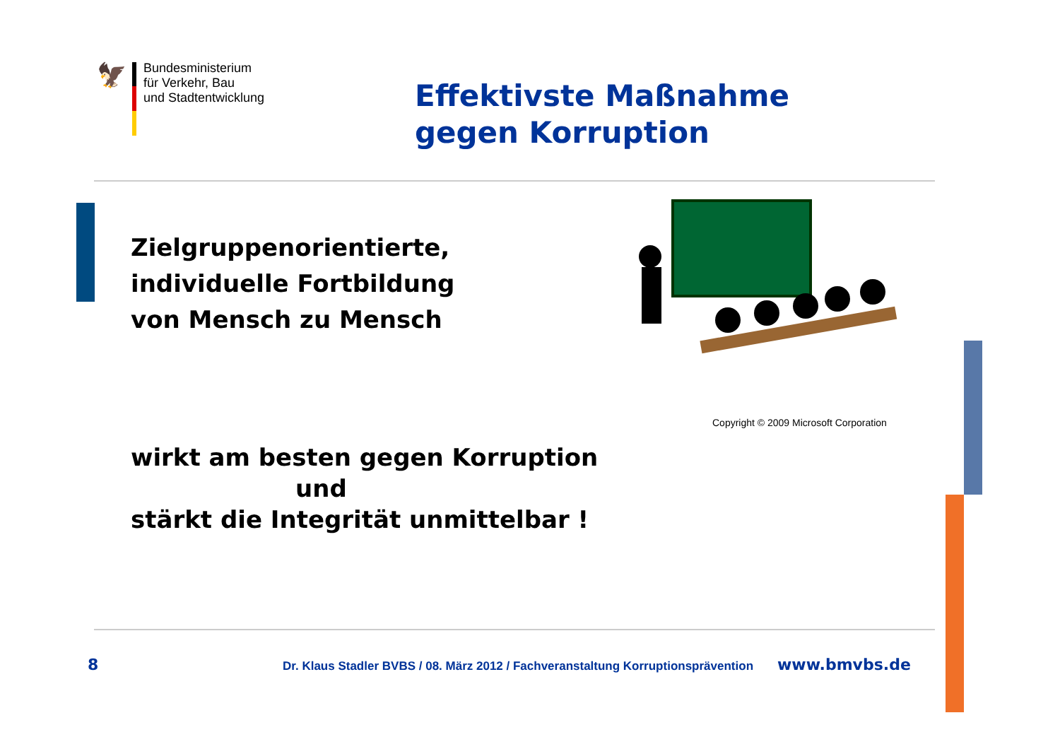🦅
Bundesministerium
für Verkehr, Bau
und Stadtentwicklung
Effektivste Maßnahme
gegen Korruption
Zielgruppenorientierte,
individuelle Fortbildung
von Mensch zu Mensch
Copyright © 2009 Microsoft Corporation
wirkt am besten gegen Korruption
und
stärkt die Integrität unmittelbar !
8 Dr. Klaus Stadler BVBS / 08. März 2012 / Fachveranstaltung Korruptionsprävention www.bmvbs.de